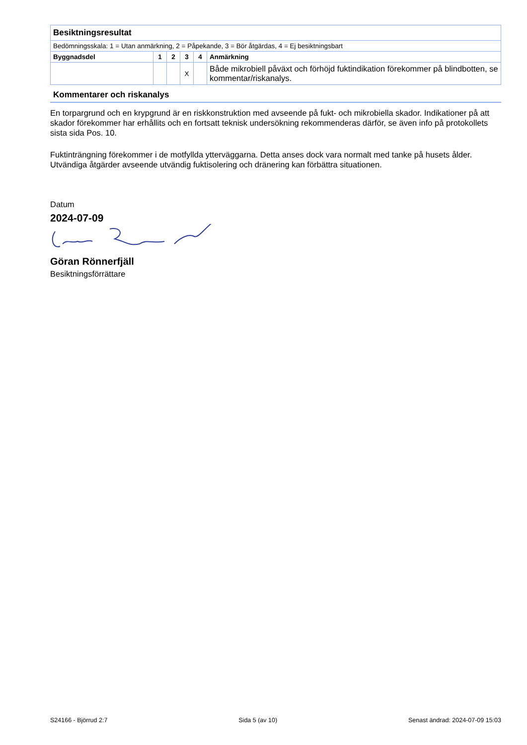| Besiktningsresultat | | | | | |
| --- | --- | --- | --- | --- | --- |
| Bedömningsskala: 1 = Utan anmärkning, 2 = Påpekande, 3 = Bör åtgärdas, 4 = Ej besiktningsbart | | | | | |
| Byggnadsdel | 1 | 2 | 3 | 4 | Anmärkning |
| | | | X | | Både mikrobiell påväxt och förhöjd fuktindikation förekommer på blindbotten, se kommentar/riskanalys. |
Kommentarer och riskanalys
En torpargrund och en krypgrund är en riskkonstruktion med avseende på fukt- och mikrobiella skador. Indikationer på att skador förekommer har erhållits och en fortsatt teknisk undersökning rekommenderas därför, se även info på protokollets sista sida Pos. 10.
Fuktinträngning förekommer i de motfyllda ytterväggarna. Detta anses dock vara normalt med tanke på husets ålder. Utvändiga åtgärder avseende utvändig fuktisolering och dränering kan förbättra situationen.
Datum
2024-07-09
Göran Rönnerfjäll
Besiktningsförrättare
S24166 - Björrud 2:7 Sida 5 (av 10) Senast ändrad: 2024-07-09 15:03